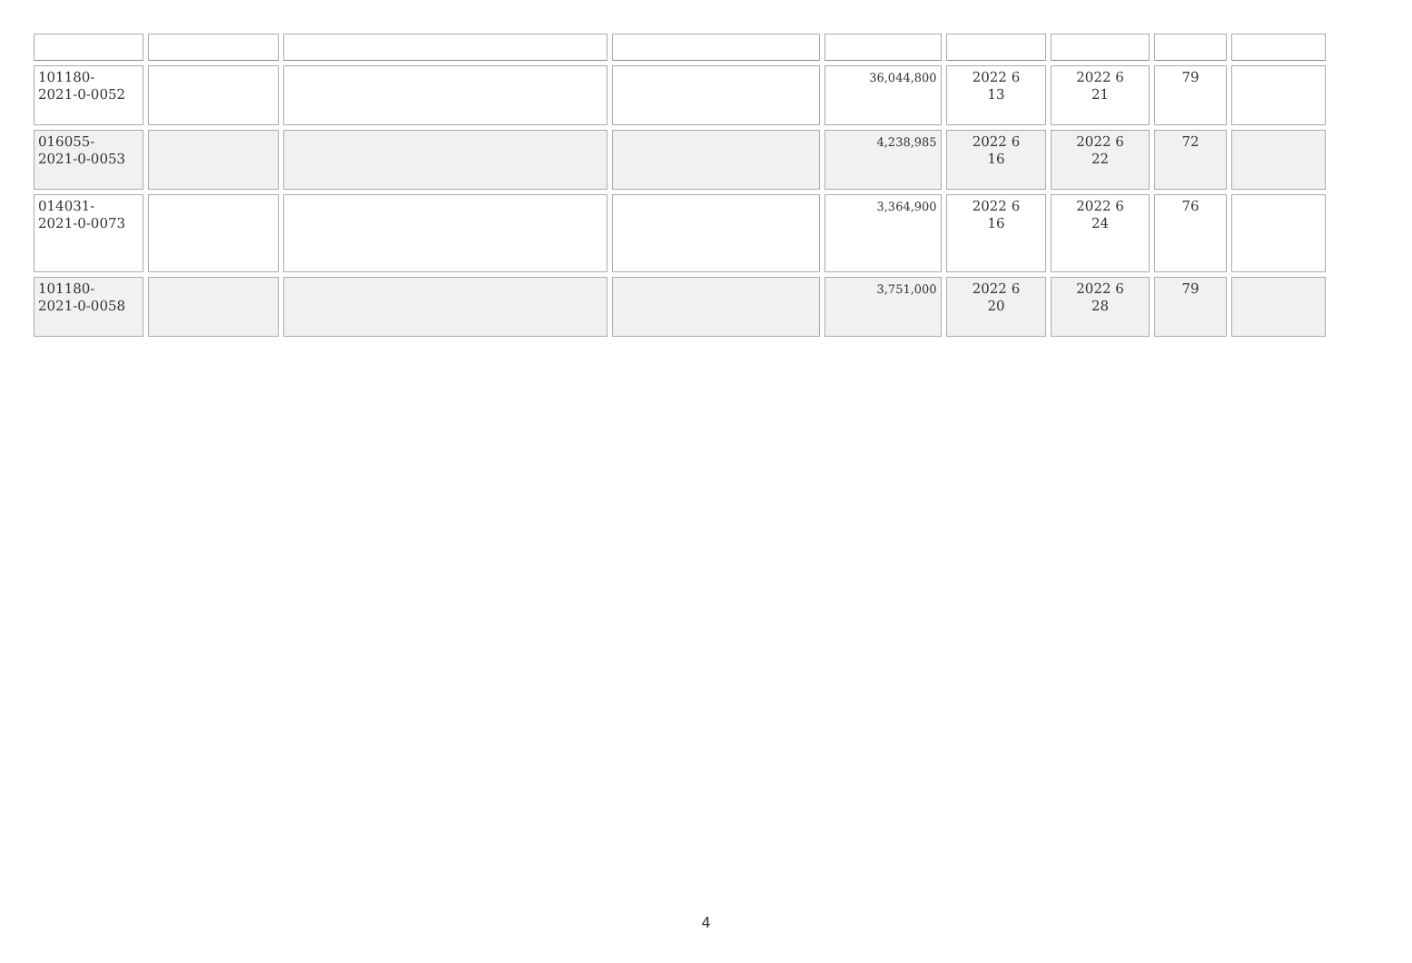| 101180- 2021-0-0052 | | | | 36,044,800 | 2022 6 13 | 2022 6 21 | 79 | |
| 016055- 2021-0-0053 | | | | 4,238,985 | 2022 6 16 | 2022 6 22 | 72 | |
| 014031- 2021-0-0073 | | | | 3,364,900 | 2022 6 16 | 2022 6 24 | 76 | |
| 101180- 2021-0-0058 | | | | 3,751,000 | 2022 6 20 | 2022 6 28 | 79 | |
4